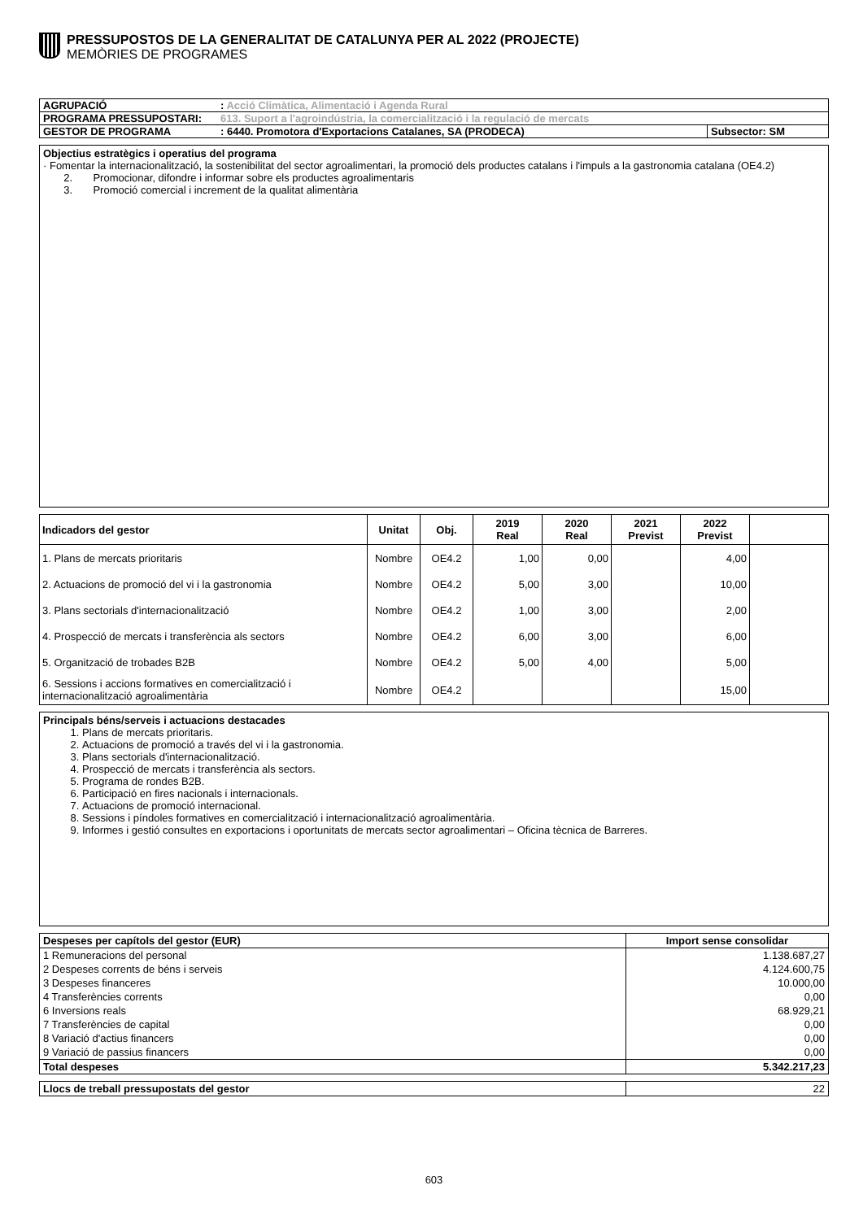PRESSUPOSTOS DE LA GENERALITAT DE CATALUNYA PER AL 2022 (PROJECTE)
MEMÒRIES DE PROGRAMES
| AGRUPACIÓ | : Acció Climàtica, Alimentació i Agenda Rural | |
| PROGRAMA PRESSUPOSTARI: | 613. Suport a l'agroindústria, la comercialització i la regulació de mercats | |
| GESTOR DE PROGRAMA | : 6440. Promotora d'Exportacions Catalanes, SA (PRODECA) | Subsector: SM |
Objectius estratègics i operatius del programa
· Fomentar la internacionalització, la sostenibilitat del sector agroalimentari, la promoció dels productes catalans i l'impuls a la gastronomia catalana (OE4.2)
2. Promocionar, difondre i informar sobre els productes agroalimentaris
3. Promoció comercial i increment de la qualitat alimentària
| Indicadors del gestor | Unitat | Obj. | 2019 Real | 2020 Real | 2021 Previst | 2022 Previst | |
| --- | --- | --- | --- | --- | --- | --- | --- |
| 1. Plans de mercats prioritaris | Nombre | OE4.2 | 1,00 | 0,00 | | 4,00 | |
| 2. Actuacions de promoció del vi i la gastronomia | Nombre | OE4.2 | 5,00 | 3,00 | | 10,00 | |
| 3. Plans sectorials d'internacionalització | Nombre | OE4.2 | 1,00 | 3,00 | | 2,00 | |
| 4. Prospecció de mercats i transferència als sectors | Nombre | OE4.2 | 6,00 | 3,00 | | 6,00 | |
| 5. Organització de trobades B2B | Nombre | OE4.2 | 5,00 | 4,00 | | 5,00 | |
| 6. Sessions i accions formatives en comercialització i internacionalització agroalimentària | Nombre | OE4.2 | | | | 15,00 | |
Principals béns/serveis i actuacions destacades
1. Plans de mercats prioritaris.
2. Actuacions de promoció a través del vi i la gastronomia.
3. Plans sectorials d'internacionalització.
4. Prospecció de mercats i transferència als sectors.
5. Programa de rondes B2B.
6. Participació en fires nacionals i internacionals.
7. Actuacions de promoció internacional.
8. Sessions i píndoles formatives en comercialització i internacionalització agroalimentària.
9. Informes i gestió consultes en exportacions i oportunitats de mercats sector agroalimentari – Oficina tècnica de Barreres.
| Despeses per capítols del gestor (EUR) | Import sense consolidar |
| --- | --- |
| 1 Remuneracions del personal | 1.138.687,27 |
| 2 Despeses corrents de béns i serveis | 4.124.600,75 |
| 3 Despeses financeres | 10.000,00 |
| 4 Transferències corrents | 0,00 |
| 6 Inversions reals | 68.929,21 |
| 7 Transferències de capital | 0,00 |
| 8 Variació d'actius financers | 0,00 |
| 9 Variació de passius financers | 0,00 |
| Total despeses | 5.342.217,23 |
| Llocs de treball pressupostats del gestor | 22 |
603